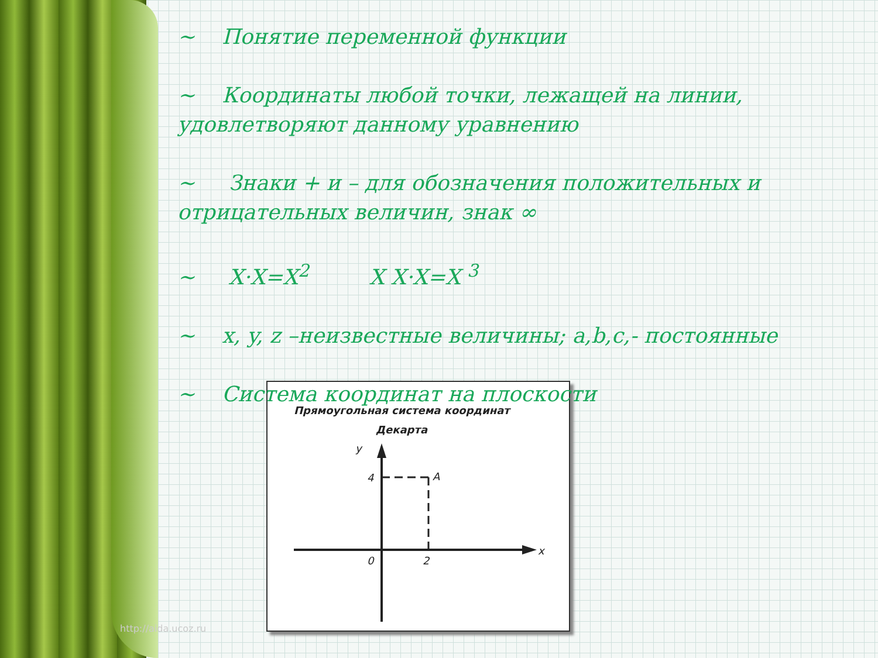~ Понятие переменной функции
~ Координаты любой точки, лежащей на линии, удовлетворяют данному уравнению
~ Знаки + и – для обозначения положительных и отрицательных величин, знак ∞
~ X·X=X<sup>2</sup> X X·X=X <sup>3</sup>
~ x, y, z –неизвестные величины; a,b,c,- постоянные
~ Система координат на плоскости
Прямоугольная система координат
Декарта
y
4
A
0
2
x
http://aida.ucoz.ru